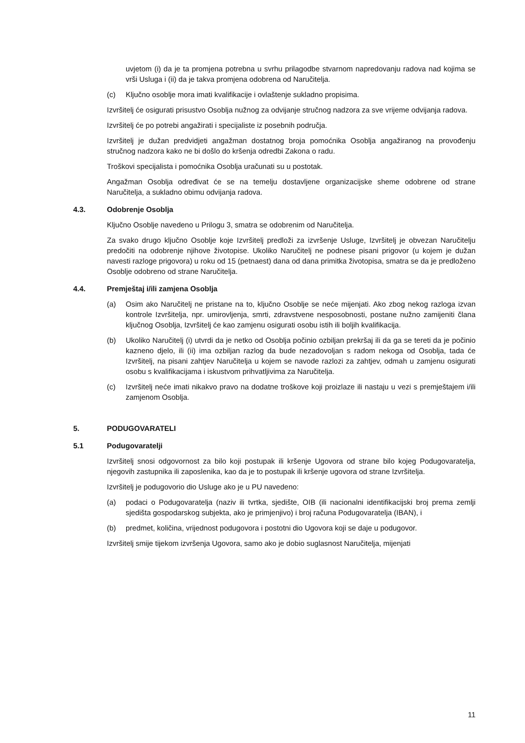uvjetom (i) da je ta promjena potrebna u svrhu prilagodbe stvarnom napredovanju radova nad kojima se vrši Usluga i (ii) da je takva promjena odobrena od Naručitelja.
(c) Ključno osoblje mora imati kvalifikacije i ovlaštenje sukladno propisima.
Izvršitelj će osigurati prisustvo Osoblja nužnog za odvijanje stručnog nadzora za sve vrijeme odvijanja radova.
Izvršitelj će po potrebi angažirati i specijaliste iz posebnih područja.
Izvršitelj je dužan predvidjeti angažman dostatnog broja pomoćnika Osoblja angažiranog na provođenju stručnog nadzora kako ne bi došlo do kršenja odredbi Zakona o radu.
Troškovi specijalista i pomoćnika Osoblja uračunati su u postotak.
Angažman Osoblja određivat će se na temelju dostavljene organizacijske sheme odobrene od strane Naručitelja, a sukladno obimu odvijanja radova.
4.3. Odobrenje Osoblja
Ključno Osoblje navedeno u Prilogu 3, smatra se odobrenim od Naručitelja.
Za svako drugo ključno Osoblje koje Izvršitelj predloži za izvršenje Usluge, Izvršitelj je obvezan Naručitelju predočiti na odobrenje njihove životopise. Ukoliko Naručitelj ne podnese pisani prigovor (u kojem je dužan navesti razloge prigovora) u roku od 15 (petnaest) dana od dana primitka životopisa, smatra se da je predloženo Osoblje odobreno od strane Naručitelja.
4.4. Premještaj i/ili zamjena Osoblja
(a) Osim ako Naručitelj ne pristane na to, ključno Osoblje se neće mijenjati. Ako zbog nekog razloga izvan kontrole Izvršitelja, npr. umirovljenja, smrti, zdravstvene nesposobnosti, postane nužno zamijeniti člana ključnog Osoblja, Izvršitelj će kao zamjenu osigurati osobu istih ili boljih kvalifikacija.
(b) Ukoliko Naručitelj (i) utvrdi da je netko od Osoblja počinio ozbiljan prekršaj ili da ga se tereti da je počinio kazneno djelo, ili (ii) ima ozbiljan razlog da bude nezadovoljan s radom nekoga od Osoblja, tada će Izvršitelj, na pisani zahtjev Naručitelja u kojem se navode razlozi za zahtjev, odmah u zamjenu osigurati osobu s kvalifikacijama i iskustvom prihvatljivima za Naručitelja.
(c) Izvršitelj neće imati nikakvo pravo na dodatne troškove koji proizlaze ili nastaju u vezi s premještajem i/ili zamjenom Osoblja.
5. PODUGOVARATELI
5.1 Podugovaratelji
Izvršitelj snosi odgovornost za bilo koji postupak ili kršenje Ugovora od strane bilo kojeg Podugovaratelja, njegovih zastupnika ili zaposlenika, kao da je to postupak ili kršenje ugovora od strane Izvršitelja.
Izvršitelj je podugovorio dio Usluge ako je u PU navedeno:
(a) podaci o Podugovaratelja (naziv ili tvrtka, sjedište, OIB (ili nacionalni identifikacijski broj prema zemlji sjedišta gospodarskog subjekta, ako je primjenjivo) i broj računa Podugovaratelja (IBAN), i
(b) predmet, količina, vrijednost podugovora i postotni dio Ugovora koji se daje u podugovor.
Izvršitelj smije tijekom izvršenja Ugovora, samo ako je dobio suglasnost Naručitelja, mijenjati
11